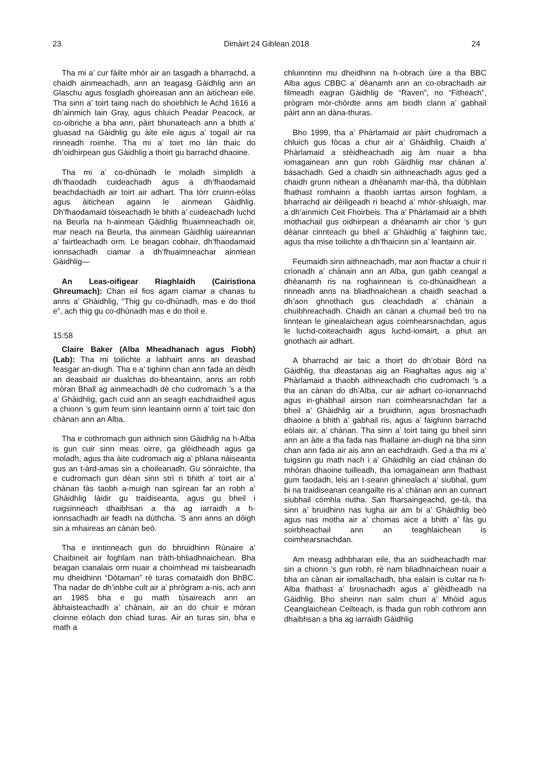23 Dimàirt 24 Giblean 2018 24
Tha mi a’ cur fàilte mhòr air an tasgadh a bharrachd, a chaidh ainmeachadh, ann an teagasg Gàidhlig ann an Glaschu agus fosgladh ghoireasan ann an àitichean eile. Tha sinn a’ toirt taing nach do shoirbhich le Achd 1616 a dh’ainmich Iain Gray, agus chluich Peadar Peacock, ar co-oibriche a bha ann, pàirt bhunaiteach ann a bhith a’ gluasad na Gàidhlig gu àite eile agus a’ togail air na rinneadh roimhe. Tha mi a’ toirt mo làn thaic do dh’oidhirpean gus Gàidhlig a thoirt gu barrachd dhaoine.
Tha mi a’ co-dhùnadh le moladh sìmplidh a dh’fhaodadh cuideachadh agus a dh’fhaodamaid beachdachadh air toirt air adhart. Tha tòrr cruinn-eòlas agus àitichean againn le ainmean Gàidhlig. Dh’fhaodamaid tòiseachadh le bhith a’ cuideachadh luchd na Beurla na h-ainmean Gàidhlig fhuaimneachadh oir, mar neach na Beurla, tha ainmean Gàidhlig uaireannan a’ fairtleachadh orm. Le beagan cobhair, dh’fhaodamaid ionnsachadh ciamar a dh’fhuaimneachar ainmean Gàidhlig—
An Leas-oifigear Riaghlaidh (Cairistìona Ghreumach): Chan eil fios agam ciamar a chanas tu anns a’ Ghàidhlig, “Thig gu co-dhùnadh, mas e do thoil e”, ach thig gu co-dhùnadh mas e do thoil e.
15:58
Claire Baker (Alba Mheadhanach agus Fìobh) (Lab): Tha mi toilichte a labhairt anns an deasbad feasgar an-diugh. Tha e a’ tighinn chan ann fada an dèidh an deasbaid air dualchas do-bheantainn, anns an robh mòran Bhall ag ainmeachadh dè cho cudromach ’s a tha a’ Ghàidhlig, gach cuid ann an seagh eachdraidheil agus a chionn ’s gum feum sinn leantainn oirnn a’ toirt taic don chànan ann an Alba.
Tha e cothromach gun aithnich sinn Gàidhlig na h-Alba is gun cuir sinn meas oirre, ga glèidheadh agus ga moladh, agus tha àite cudromach aig a’ phlana nàiseanta gus an t-àrd-amas sin a choileanadh. Gu sònraichte, tha e cudromach gun dèan sinn strì ri bhith a’ toirt air a’ chànan fàs taobh a-muigh nan sgìrean far an robh a’ Ghàidhlig làidir gu traidiseanta, agus gu bheil i ruigsinneach dhaibhsan a tha ag iarraidh a h-ionnsachadh air feadh na dùthcha. ’S ann anns an dòigh sin a mhaireas an cànan beò.
Tha e inntinneach gun do bhruidhinn Rùnaire a’ Chaibineit air foghlam nan tràth-bhliadhnaichean. Bha beagan cianalais orm nuair a choimhead mi taisbeanadh mu dheidhinn “Dòtaman” rè turas comataidh don BhBC. Tha nadar de dh’inbhe cult air a’ phrògram a-nis, ach ann an 1985 bha e gu math tùsaireach ann an àbhaisteachadh a’ chànain, air an do chuir e mòran cloinne eòlach don chiad turas. Air an turas sin, bha e math a
chluinntinn mu dheidhinn na h-obrach ùire a tha BBC Alba agus CBBC a’ dèanamh ann an co-obrachadh air filmeadh eagran Gàidhlig de “Raven”, no “Fitheach”, prògram mòr-chòrdte anns am biodh clann a’ gabhail pàirt ann an dàna-thuras.
Bho 1999, tha a’ Phàrlamaid air pàirt chudromach a chluich gus fòcas a chur air a’ Ghàidhlig. Chaidh a’ Phàrlamaid a stèidheachadh aig àm nuair a bha iomagainean ann gun robh Gàidhlig mar chànan a’ bàsachadh. Ged a chaidh sin aithneachadh agus ged a chaidh grunn nithean a dhèanamh mar-thà, tha dùbhlain fhathast romhainn a thaobh iarrtas airson foghlam, a bharrachd air dèiligeadh ri beachd a’ mhòr-shluaigh, mar a dh’ainmich Ceit Fhoirbeis. Tha a’ Phàrlamaid air a bhith mothachail gus oidhirpean a dhèanamh air chor ’s gun dèanar cinnteach gu bheil a’ Ghàidhlig a’ faighinn taic, agus tha mise toilichte a dh’fhaicinn sin a’ leantainn air.
Feumaidh sinn aithneachadh, mar aon fhactar a chuir ri crìonadh a’ chànain ann an Alba, gun gabh ceangal a dhèanamh ris na roghainnean is co-dhùnaidhean a rinneadh anns na bliadhnaichean a chaidh seachad a dh’aon ghnothach gus cleachdadh a’ chànain a chuibhreachadh. Chaidh an cànan a chumail beò tro na linntean le ginealaichean agus coimhearsnachdan, agus le luchd-coiteachaidh agus luchd-iomairt, a phut an gnothach air adhart.
A bharrachd air taic a thoirt do dh’obair Bòrd na Gàidhlig, tha dleastanas aig an Riaghaltas agus aig a’ Phàrlamaid a thaobh aithneachadh cho cudromach ’s a tha an cànan do dh’Alba, cur air adhart co-ionannachd agus in-ghabhail airson nan coimhearsnachdan far a bheil a’ Ghàidhlig air a bruidhinn, agus brosnachadh dhaoine a bhith a’ gabhail ris, agus a’ faighinn barrachd eòlais air, a’ chànan. Tha sinn a’ toirt taing gu bheil sinn ann an àite a tha fada nas fhallaine an-diugh na bha sinn chan ann fada air ais ann an eachdraidh. Ged a tha mi a’ tuigsinn gu math nach i a’ Ghàidhlig an ciad chànan do mhòran dhaoine tuilleadh, tha iomagainean ann fhathast gum faodadh, leis an t-seann ghinealach a’ siubhal, gum bi na traidiseanan ceangailte ris a’ chànan ann an cunnart siubhail còmhla riutha. San fharsaingeachd, ge-tà, tha sinn a’ bruidhinn nas lugha air am bi a’ Ghàidhlig beò agus nas motha air a’ chomas aice a bhith a’ fàs gu soirbheachail ann an teaghlaichean is coimhearsnachdan.
Am measg adhbharan eile, tha an suidheachadh mar sin a chionn ’s gun robh, rè nam bliadhnaichean nuair a bha an cànan air iomallachadh, bha ealain is cultar na h-Alba fhathast a’ brosnachadh agus a’ glèidheadh na Gàidhlig. Bho sheinn nan salm chun a’ Mhòid agus Ceanglaichean Ceilteach, is fhada gun robh cothrom ann dhaibhsan a bha ag iarraidh Gàidhlig